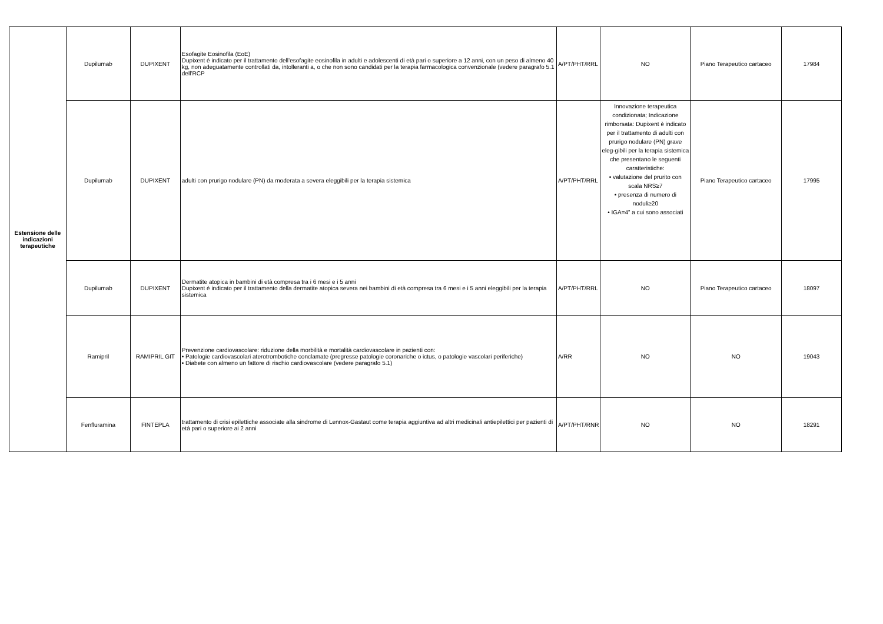| Estensione delle indicazioni terapeutiche | Dupilumab | DUPIXENT | Esofagite Eosinofila (EoE) Dupixent è indicato per il trattamento dell’esofagite eosinofila in adulti e adolescenti di età pari o superiore a 12 anni, con un peso di almeno 40 kg, non adeguatamente controllati da, intolleranti a, o che non sono candidati per la terapia farmacologica convenzionale (vedere paragrafo 5.1 dell’RCP | A/PT/PHT/RRL | NO | Piano Terapeutico cartaceo | 17984 |
| | Dupilumab | DUPIXENT | adulti con prurigo nodulare (PN) da moderata a severa eleggibili per la terapia sistemica | A/PT/PHT/RRL | Innovazione terapeutica condizionata; Indicazione rimborsata: Dupixent è indicato per il trattamento di adulti con prurigo nodulare (PN) grave eleg-gibili per la terapia sistemica che presentano le seguenti caratteristiche: • valutazione del prurito con scala NRS≥7 • presenza di numero di noduli≥20 • IGA=4” a cui sono associati | Piano Terapeutico cartaceo | 17995 |
| | Dupilumab | DUPIXENT | Dermatite atopica in bambini di età compresa tra i 6 mesi e i 5 anni Dupixent è indicato per il trattamento della dermatite atopica severa nei bambini di età compresa tra 6 mesi e i 5 anni eleggibili per la terapia sistemica | A/PT/PHT/RRL | NO | Piano Terapeutico cartaceo | 18097 |
| | Ramipril | RAMIPRIL GIT | Prevenzione cardiovascolare: riduzione della morbilità e mortalità cardiovascolare in pazienti con: • Patologie cardiovascolari aterotrombotiche conclamate (pregresse patologie coronariche o ictus, o patologie vascolari periferiche) • Diabete con almeno un fattore di rischio cardiovascolare (vedere paragrafo 5.1) | A/RR | NO | NO | 19043 |
| | Fenfluramina | FINTEPLA | trattamento di crisi epilettiche associate alla sindrome di Lennox-Gastaut come terapia aggiuntiva ad altri medicinali antiepilettici per pazienti di età pari o superiore ai 2 anni | A/PT/PHT/RNR | NO | NO | 18291 |